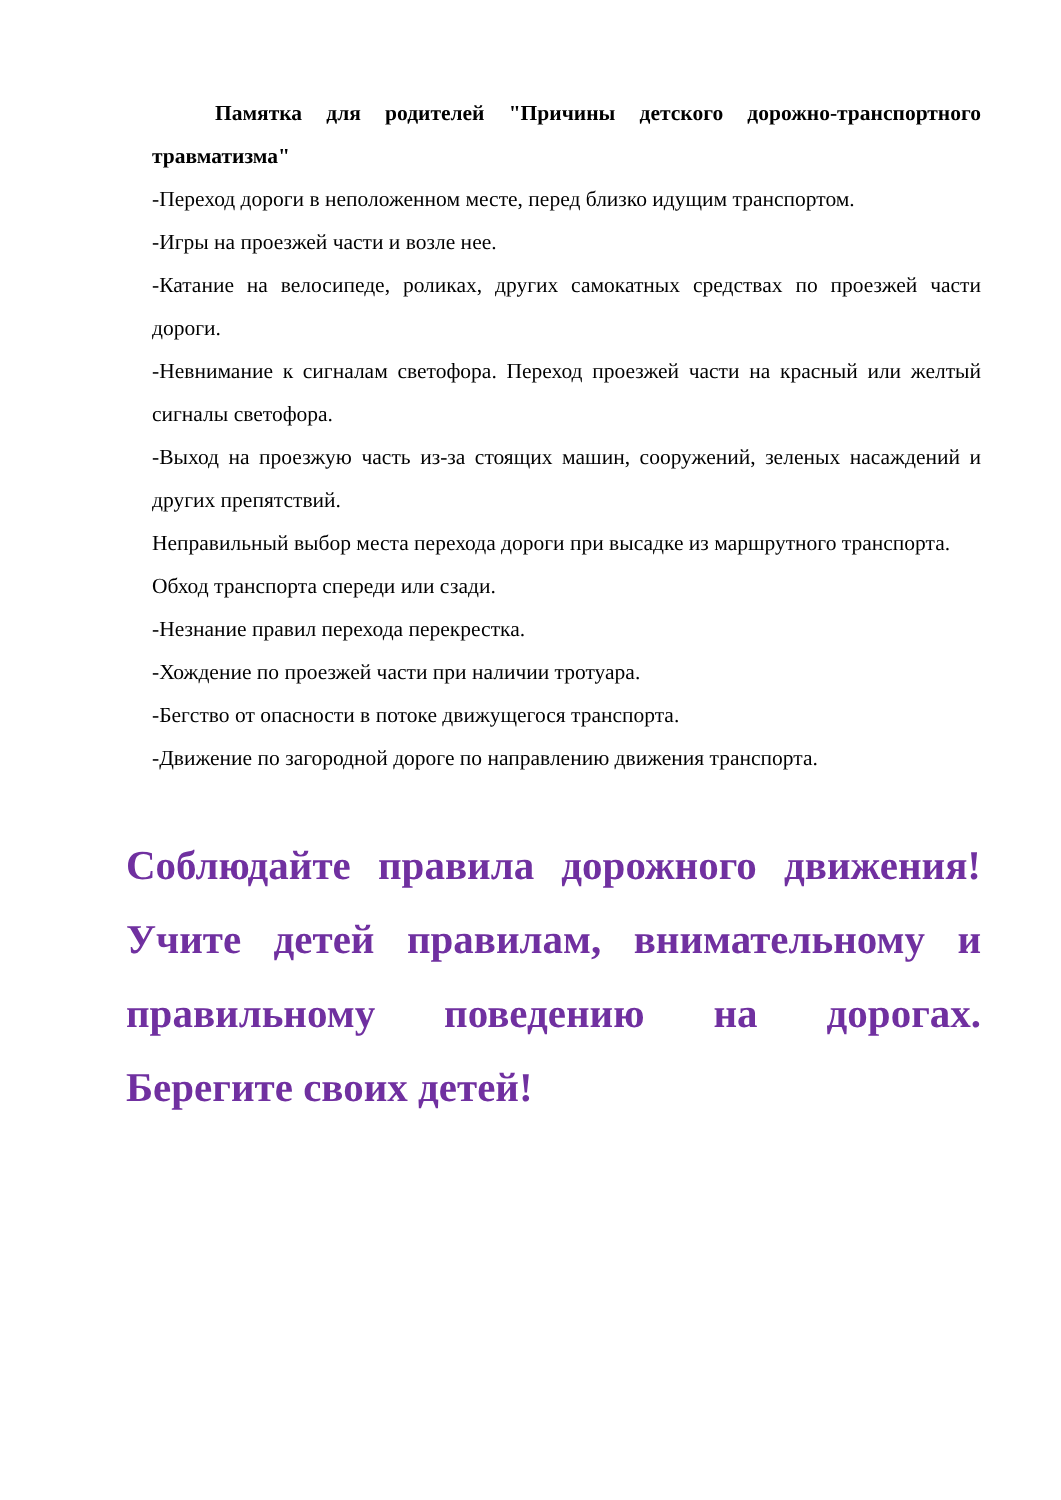Памятка для родителей "Причины детского дорожно-транспортного травматизма"
-Переход дороги в неположенном месте, перед близко идущим транспортом.
-Игры на проезжей части и возле нее.
-Катание на велосипеде, роликах, других самокатных средствах по проезжей части дороги.
-Невнимание к сигналам светофора. Переход проезжей части на красный или желтый сигналы светофора.
-Выход на проезжую часть из-за стоящих машин, сооружений, зеленых насаждений и других препятствий.
Неправильный выбор места перехода дороги при высадке из маршрутного транспорта.
Обход транспорта спереди или сзади.
-Незнание правил перехода перекрестка.
-Хождение по проезжей части при наличии тротуара.
-Бегство от опасности в потоке движущегося транспорта.
-Движение по загородной дороге по направлению движения транспорта.
Соблюдайте правила дорожного движения! Учите детей правилам, внимательному и правильному поведению на дорогах. Берегите своих детей!